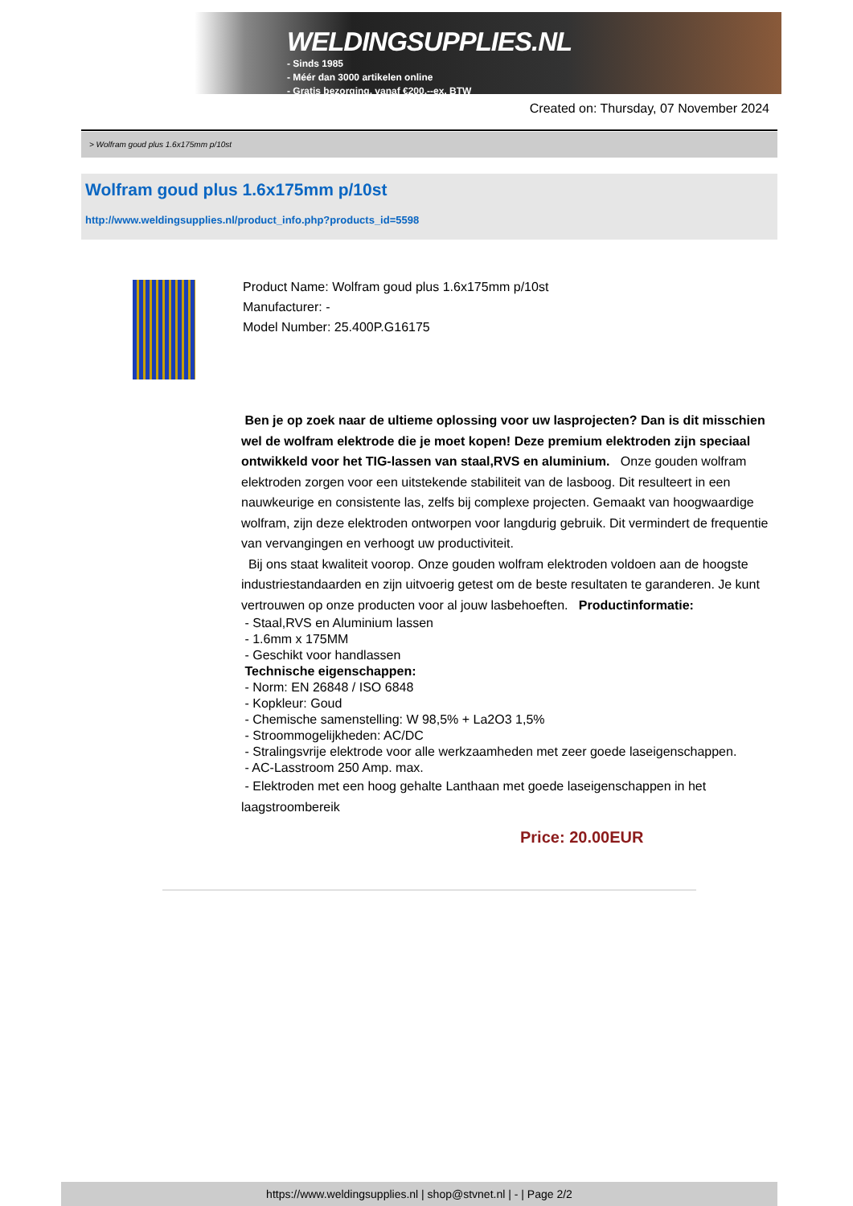WELDINGSUPPLIES.NL
- Sinds 1985
- Méér dan 3000 artikelen online
- Gratis bezorging, vanaf €200,--ex. BTW
Created on: Thursday, 07 November 2024
> Wolfram goud plus 1.6x175mm p/10st
Wolfram goud plus 1.6x175mm p/10st
http://www.weldingsupplies.nl/product_info.php?products_id=5598
Product Name: Wolfram goud plus 1.6x175mm p/10st
Manufacturer: -
Model Number: 25.400P.G16175
Ben je op zoek naar de ultieme oplossing voor uw lasprojecten? Dan is dit misschien wel de wolfram elektrode die je moet kopen! Deze premium elektroden zijn speciaal ontwikkeld voor het TIG-lassen van staal,RVS en aluminium. Onze gouden wolfram elektroden zorgen voor een uitstekende stabiliteit van de lasboog. Dit resulteert in een nauwkeurige en consistente las, zelfs bij complexe projecten. Gemaakt van hoogwaardige wolfram, zijn deze elektroden ontworpen voor langdurig gebruik. Dit vermindert de frequentie van vervangingen en verhoogt uw productiviteit.
Bij ons staat kwaliteit voorop. Onze gouden wolfram elektroden voldoen aan de hoogste industriestandaarden en zijn uitvoerig getest om de beste resultaten te garanderen. Je kunt vertrouwen op onze producten voor al jouw lasbehoeften. Productinformatie:
- Staal,RVS en Aluminium lassen
- 1.6mm x 175MM
- Geschikt voor handlassen
Technische eigenschappen:
- Norm: EN 26848 / ISO 6848
- Kopkleur: Goud
- Chemische samenstelling: W 98,5% + La2O3 1,5%
- Stroommogelijkheden: AC/DC
- Stralingsvrije elektrode voor alle werkzaamheden met zeer goede laseigenschappen.
- AC-Lasstroom 250 Amp. max.
- Elektroden met een hoog gehalte Lanthaan met goede laseigenschappen in het laagstroombereik
Price: 20.00EUR
https://www.weldingsupplies.nl | shop@stvnet.nl | - | Page 2/2